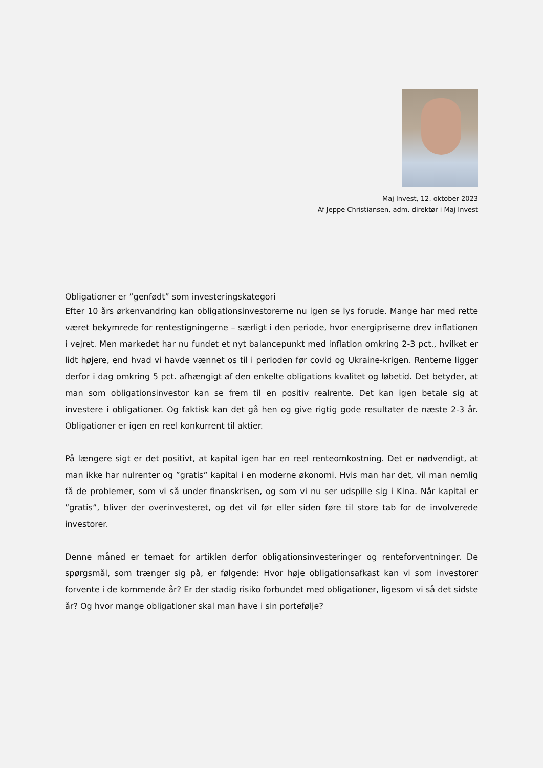Maj Invest, 12. oktober 2023
Af Jeppe Christiansen, adm. direktør i Maj Invest
Obligationer er ”genfødt” som investeringskategori
Efter 10 års ørkenvandring kan obligationsinvestorerne nu igen se lys forude. Mange har med rette været bekymrede for rentestigningerne – særligt i den periode, hvor energipriserne drev inflationen i vejret. Men markedet har nu fundet et nyt balancepunkt med inflation omkring 2-3 pct., hvilket er lidt højere, end hvad vi havde vænnet os til i perioden før covid og Ukraine-krigen. Renterne ligger derfor i dag omkring 5 pct. afhængigt af den enkelte obligations kvalitet og løbetid. Det betyder, at man som obligationsinvestor kan se frem til en positiv realrente. Det kan igen betale sig at investere i obligationer. Og faktisk kan det gå hen og give rigtig gode resultater de næste 2-3 år. Obligationer er igen en reel konkurrent til aktier.
På længere sigt er det positivt, at kapital igen har en reel renteomkostning. Det er nødvendigt, at man ikke har nulrenter og ”gratis” kapital i en moderne økonomi. Hvis man har det, vil man nemlig få de problemer, som vi så under finanskrisen, og som vi nu ser udspille sig i Kina. Når kapital er ”gratis”, bliver der overinvesteret, og det vil før eller siden føre til store tab for de involverede investorer.
Denne måned er temaet for artiklen derfor obligationsinvesteringer og renteforventninger. De spørgsmål, som trænger sig på, er følgende: Hvor høje obligationsafkast kan vi som investorer forvente i de kommende år? Er der stadig risiko forbundet med obligationer, ligesom vi så det sidste år? Og hvor mange obligationer skal man have i sin portefølje?